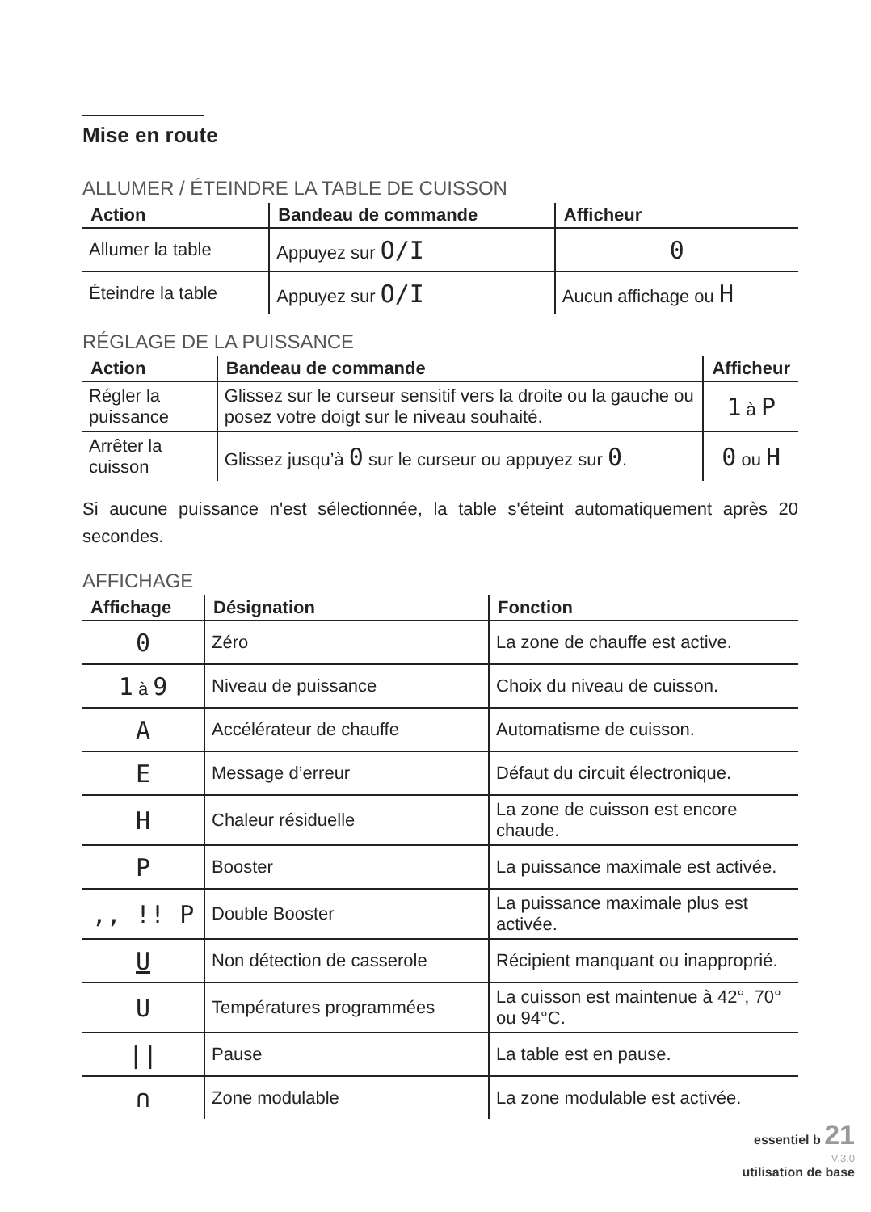Mise en route
ALLUMER / ÉTEINDRE LA TABLE DE CUISSON
| Action | Bandeau de commande | Afficheur |
| --- | --- | --- |
| Allumer la table | Appuyez sur O/I | 0 |
| Éteindre la table | Appuyez sur O/I | Aucun affichage ou H |
RÉGLAGE DE LA PUISSANCE
| Action | Bandeau de commande | Afficheur |
| --- | --- | --- |
| Régler la puissance | Glissez sur le curseur sensitif vers la droite ou la gauche ou posez votre doigt sur le niveau souhaité. | 1 à P |
| Arrêter la cuisson | Glissez jusqu’à 0 sur le curseur ou appuyez sur 0 . | 0 ou H |
Si aucune puissance n'est sélectionnée, la table s'éteint automatiquement après 20 secondes.
AFFICHAGE
| Affichage | Désignation | Fonction |
| --- | --- | --- |
| 0 | Zéro | La zone de chauffe est active. |
| 1 à 9 | Niveau de puissance | Choix du niveau de cuisson. |
| A | Accélérateur de chauffe | Automatisme de cuisson. |
| E | Message d’erreur | Défaut du circuit électronique. |
| H | Chaleur résiduelle | La zone de cuisson est encore chaude. |
| P | Booster | La puissance maximale est activée. |
| ,, !! P | Double Booster | La puissance maximale plus est activée. |
| U | Non détection de casserole | Récipient manquant ou inapproprié. |
| U | Températures programmées | La cuisson est maintenue à 42°, 70° ou 94°C. |
| // | Pause | La table est en pause. |
| ∩ | Zone modulable | La zone modulable est activée. |
essentiel b 21
V.3.0
utilisation de base